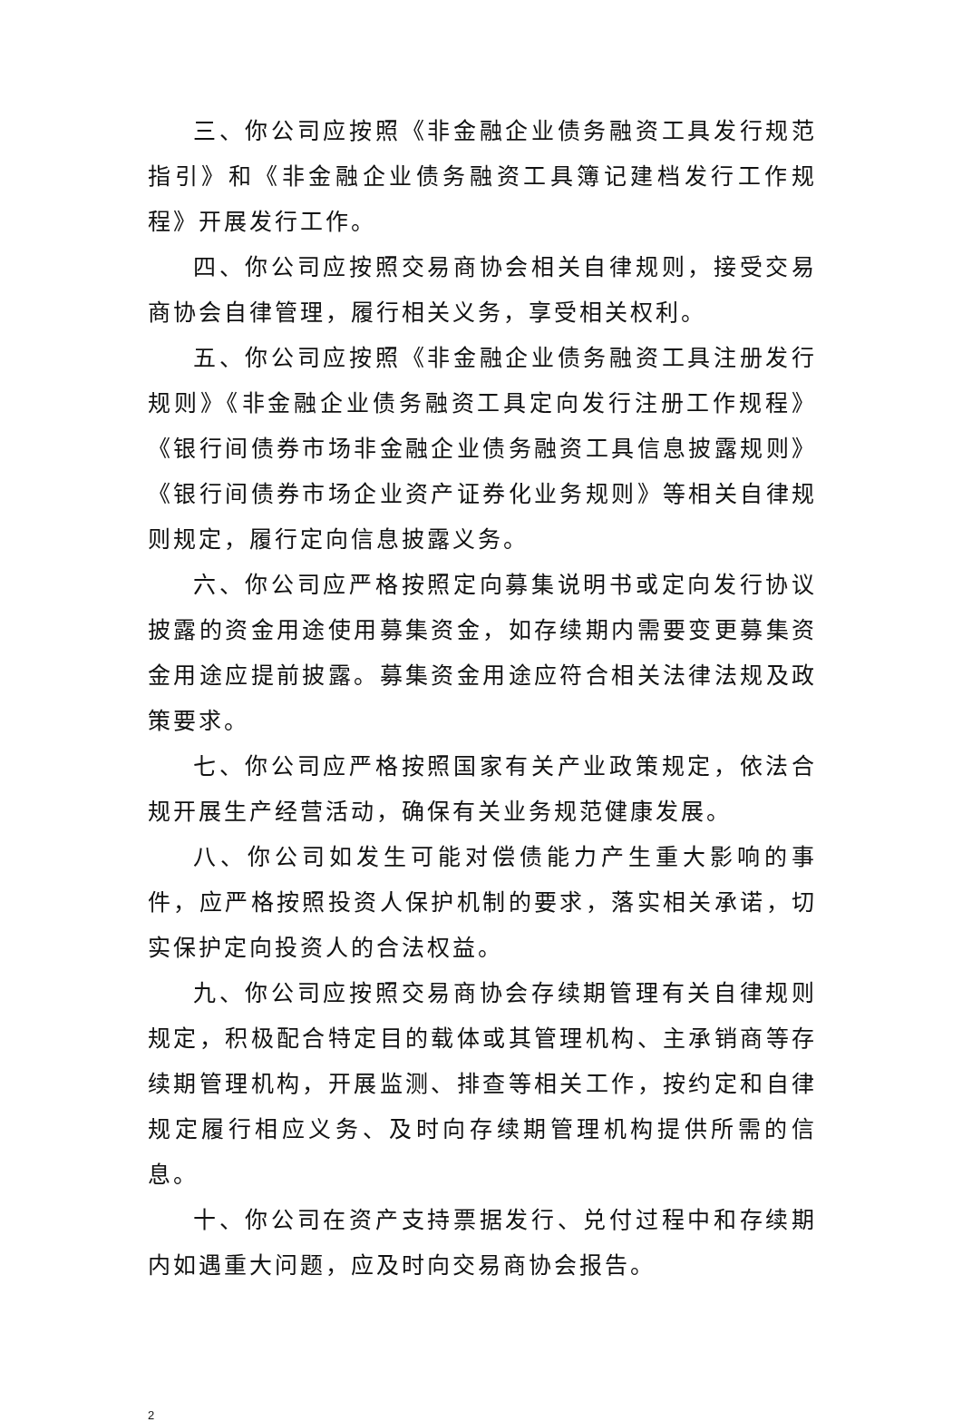三、你公司应按照《非金融企业债务融资工具发行规范指引》和《非金融企业债务融资工具簿记建档发行工作规程》开展发行工作。
四、你公司应按照交易商协会相关自律规则，接受交易商协会自律管理，履行相关义务，享受相关权利。
五、你公司应按照《非金融企业债务融资工具注册发行规则》《非金融企业债务融资工具定向发行注册工作规程》《银行间债券市场非金融企业债务融资工具信息披露规则》《银行间债券市场企业资产证券化业务规则》等相关自律规则规定，履行定向信息披露义务。
六、你公司应严格按照定向募集说明书或定向发行协议披露的资金用途使用募集资金，如存续期内需要变更募集资金用途应提前披露。募集资金用途应符合相关法律法规及政策要求。
七、你公司应严格按照国家有关产业政策规定，依法合规开展生产经营活动，确保有关业务规范健康发展。
八、你公司如发生可能对偿债能力产生重大影响的事件，应严格按照投资人保护机制的要求，落实相关承诺，切实保护定向投资人的合法权益。
九、你公司应按照交易商协会存续期管理有关自律规则规定，积极配合特定目的载体或其管理机构、主承销商等存续期管理机构，开展监测、排查等相关工作，按约定和自律规定履行相应义务、及时向存续期管理机构提供所需的信息。
十、你公司在资产支持票据发行、兑付过程中和存续期内如遇重大问题，应及时向交易商协会报告。
2